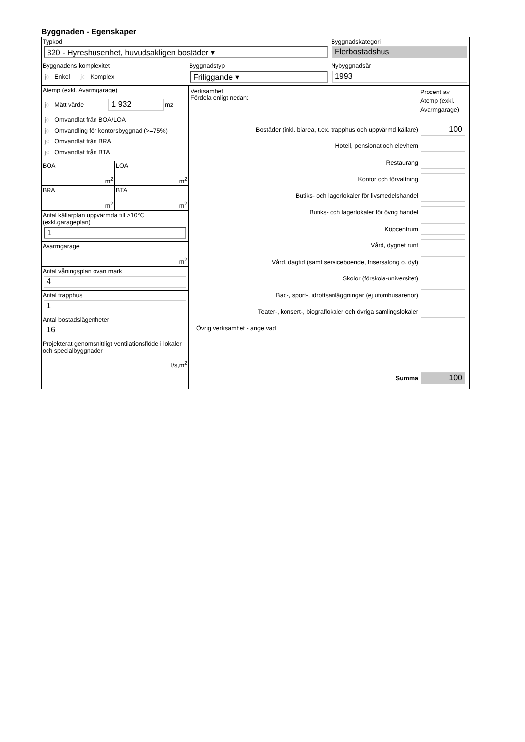Byggnaden - Egenskaper
Typkod
320 - Hyreshusenhet, huvudsakligen bostäder ▾
Byggnadskategori
Flerbostadshus
Byggnadens komplexitet
j◌ Enkel j◌ Komplex
Byggnadstyp
Friliggande ▾
Nybyggnadsår
1993
Atemp (exkl. Avarmgarage)
j◌ Mätt värde 1 932 m<sup>2</sup>
j◌ Omvandlat från BOA/LOA
j◌ Omvandling för kontorsbyggnad (>=75%)
j◌ Omvandlat från BRA
j◌ Omvandlat från BTA
BOA
m<sup>2</sup>
LOA
m<sup>2</sup>
BRA
m<sup>2</sup>
BTA
m<sup>2</sup>
Antal källarplan uppvärmda till >10°C (exkl.garageplan)
1
Avarmgarage
m<sup>2</sup>
Antal våningsplan ovan mark
4
Antal trapphus
1
Antal bostadslägenheter
16
Projekterat genomsnittligt ventilationsflöde i lokaler och specialbyggnader
l/s,m<sup>2</sup>
Verksamhet
Fördela enligt nedan:
Procent av Atemp (exkl. Avarmgarage)
Bostäder (inkl. biarea, t.ex. trapphus och uppvärmd källare) 100
Hotell, pensionat och elevhem
Restaurang
Kontor och förvaltning
Butiks- och lagerlokaler för livsmedelshandel
Butiks- och lagerlokaler för övrig handel
Köpcentrum
Vård, dygnet runt
Vård, dagtid (samt serviceboende, frisersalong o. dyl)
Skolor (förskola-universitet)
Bad-, sport-, idrottsanläggningar (ej utomhusarenor)
Teater-, konsert-, biograflokaler och övriga samlingslokaler
Övrig verksamhet - ange vad
Summa 100